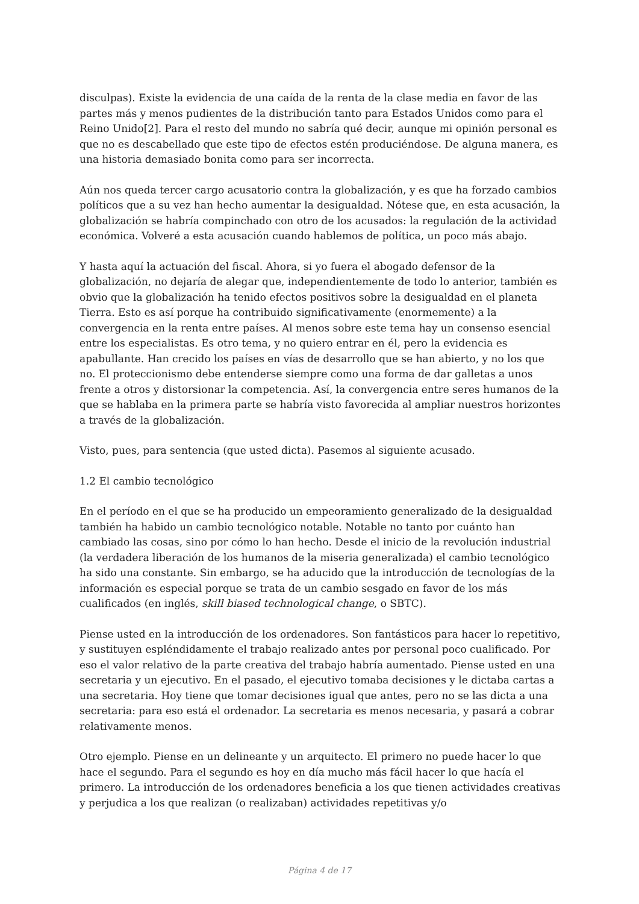disculpas). Existe la evidencia de una caída de la renta de la clase media en favor de las partes más y menos pudientes de la distribución tanto para Estados Unidos como para el Reino Unido[2]. Para el resto del mundo no sabría qué decir, aunque mi opinión personal es que no es descabellado que este tipo de efectos estén produciéndose. De alguna manera, es una historia demasiado bonita como para ser incorrecta.
Aún nos queda tercer cargo acusatorio contra la globalización, y es que ha forzado cambios políticos que a su vez han hecho aumentar la desigualdad. Nótese que, en esta acusación, la globalización se habría compinchado con otro de los acusados: la regulación de la actividad económica. Volveré a esta acusación cuando hablemos de política, un poco más abajo.
Y hasta aquí la actuación del fiscal. Ahora, si yo fuera el abogado defensor de la globalización, no dejaría de alegar que, independientemente de todo lo anterior, también es obvio que la globalización ha tenido efectos positivos sobre la desigualdad en el planeta Tierra. Esto es así porque ha contribuido significativamente (enormemente) a la convergencia en la renta entre países. Al menos sobre este tema hay un consenso esencial entre los especialistas. Es otro tema, y no quiero entrar en él, pero la evidencia es apabullante. Han crecido los países en vías de desarrollo que se han abierto, y no los que no. El proteccionismo debe entenderse siempre como una forma de dar galletas a unos frente a otros y distorsionar la competencia. Así, la convergencia entre seres humanos de la que se hablaba en la primera parte se habría visto favorecida al ampliar nuestros horizontes a través de la globalización.
Visto, pues, para sentencia (que usted dicta). Pasemos al siguiente acusado.
1.2 El cambio tecnológico
En el período en el que se ha producido un empeoramiento generalizado de la desigualdad también ha habido un cambio tecnológico notable. Notable no tanto por cuánto han cambiado las cosas, sino por cómo lo han hecho. Desde el inicio de la revolución industrial (la verdadera liberación de los humanos de la miseria generalizada) el cambio tecnológico ha sido una constante. Sin embargo, se ha aducido que la introducción de tecnologías de la información es especial porque se trata de un cambio sesgado en favor de los más cualificados (en inglés, skill biased technological change, o SBTC).
Piense usted en la introducción de los ordenadores. Son fantásticos para hacer lo repetitivo, y sustituyen espléndidamente el trabajo realizado antes por personal poco cualificado. Por eso el valor relativo de la parte creativa del trabajo habría aumentado. Piense usted en una secretaria y un ejecutivo. En el pasado, el ejecutivo tomaba decisiones y le dictaba cartas a una secretaria. Hoy tiene que tomar decisiones igual que antes, pero no se las dicta a una secretaria: para eso está el ordenador. La secretaria es menos necesaria, y pasará a cobrar relativamente menos.
Otro ejemplo. Piense en un delineante y un arquitecto. El primero no puede hacer lo que hace el segundo. Para el segundo es hoy en día mucho más fácil hacer lo que hacía el primero. La introducción de los ordenadores beneficia a los que tienen actividades creativas y perjudica a los que realizan (o realizaban) actividades repetitivas y/o
Página 4 de 17